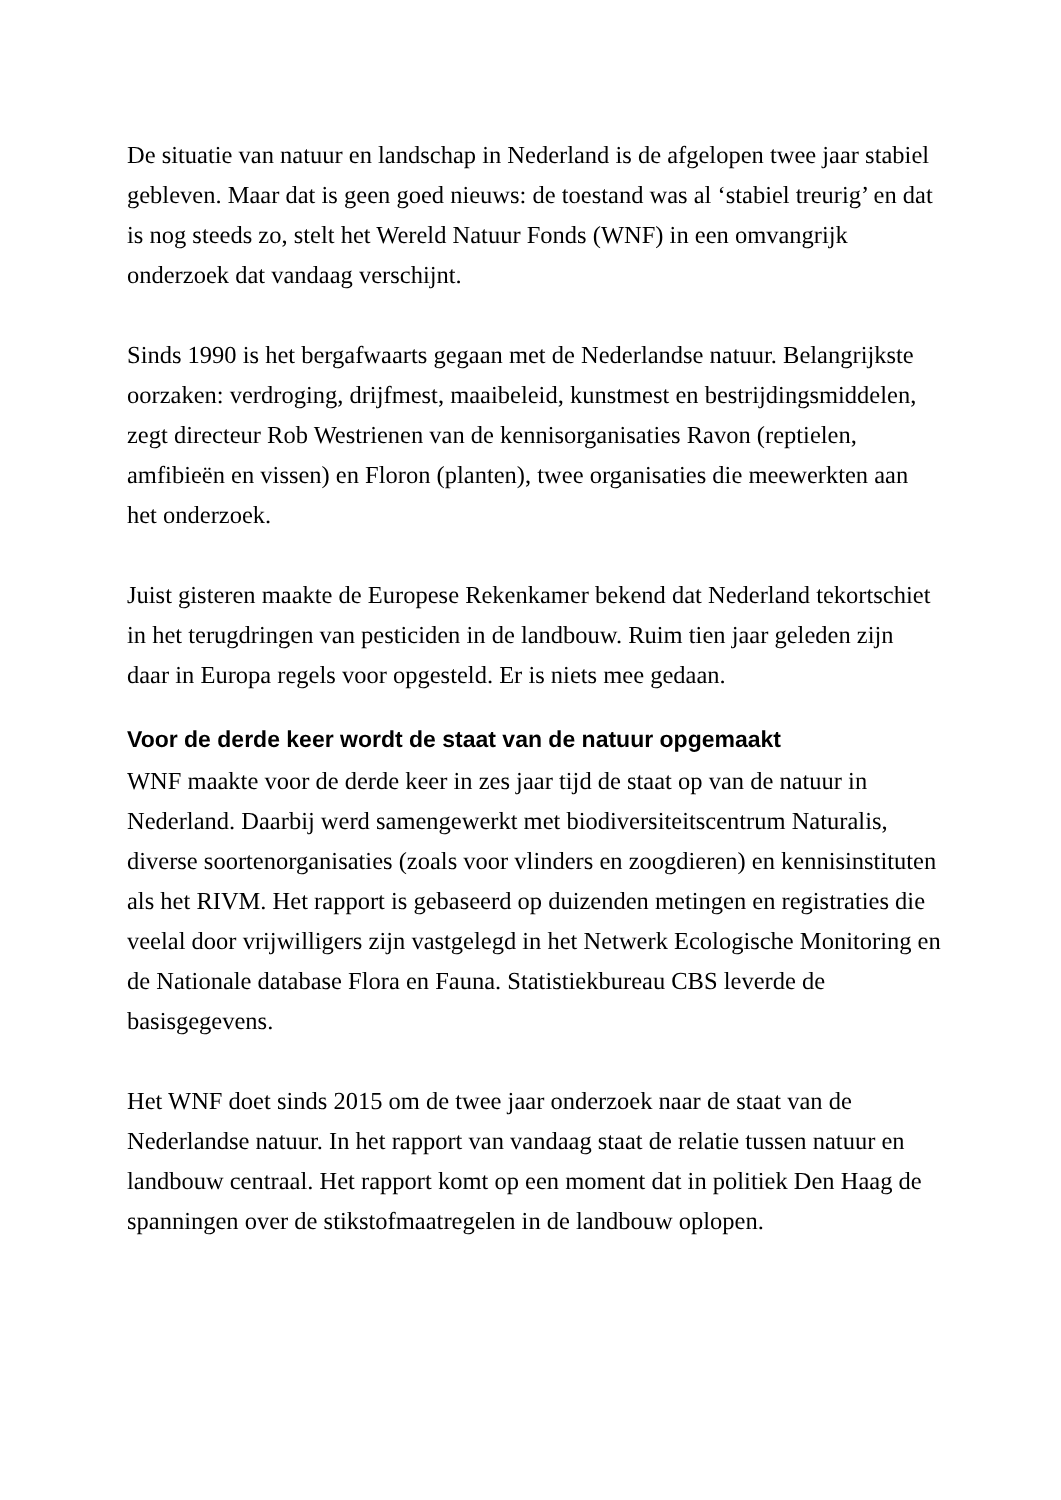De situatie van natuur en landschap in Nederland is de afgelopen twee jaar stabiel gebleven. Maar dat is geen goed nieuws: de toestand was al ‘stabiel treurig’ en dat is nog steeds zo, stelt het Wereld Natuur Fonds (WNF) in een omvangrijk onderzoek dat vandaag verschijnt.
Sinds 1990 is het bergafwaarts gegaan met de Nederlandse natuur. Belangrijkste oorzaken: verdroging, drijfmest, maaibeleid, kunstmest en bestrijdingsmiddelen, zegt directeur Rob Westrienen van de kennisorganisaties Ravon (reptielen, amfibieën en vissen) en Floron (planten), twee organisaties die meewerkten aan het onderzoek.
Juist gisteren maakte de Europese Rekenkamer bekend dat Nederland tekortschiet in het terugdringen van pesticiden in de landbouw. Ruim tien jaar geleden zijn daar in Europa regels voor opgesteld. Er is niets mee gedaan.
Voor de derde keer wordt de staat van de natuur opgemaakt
WNF maakte voor de derde keer in zes jaar tijd de staat op van de natuur in Nederland. Daarbij werd samengewerkt met biodiversiteitscentrum Naturalis, diverse soortenorganisaties (zoals voor vlinders en zoogdieren) en kennisinstituten als het RIVM. Het rapport is gebaseerd op duizenden metingen en registraties die veelal door vrijwilligers zijn vastgelegd in het Netwerk Ecologische Monitoring en de Nationale database Flora en Fauna. Statistiekbureau CBS leverde de basisgegevens.
Het WNF doet sinds 2015 om de twee jaar onderzoek naar de staat van de Nederlandse natuur. In het rapport van vandaag staat de relatie tussen natuur en landbouw centraal. Het rapport komt op een moment dat in politiek Den Haag de spanningen over de stikstofmaatregelen in de landbouw oplopen.